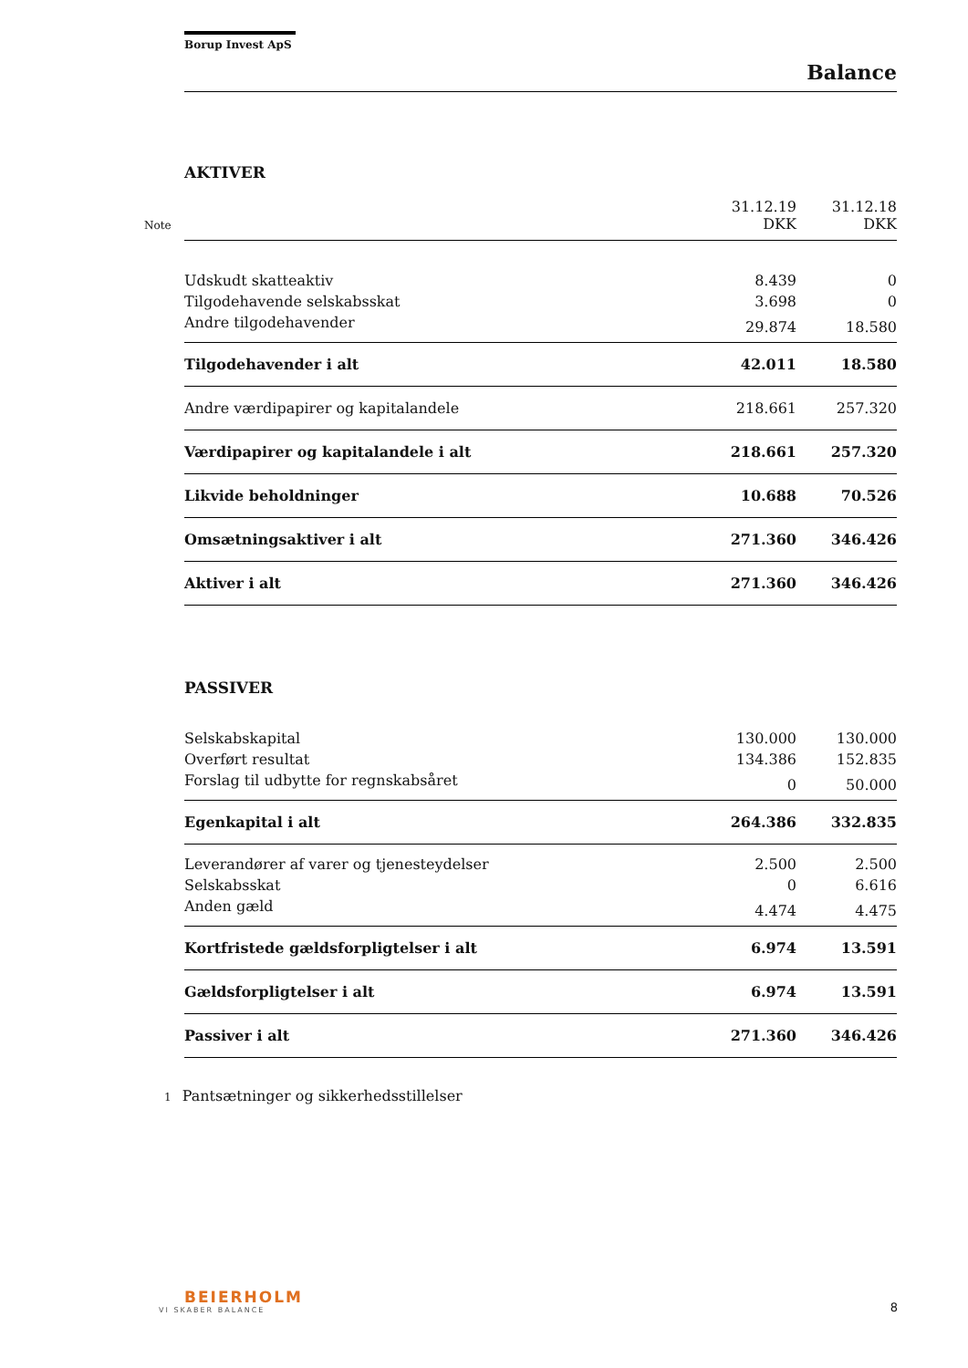Borup Invest ApS
Balance
AKTIVER
| Note | 31.12.19 DKK | 31.12.18 DKK |
| --- | --- | --- |
| Udskudt skatteaktiv | 8.439 | 0 |
| Tilgodehavende selskabsskat | 3.698 | 0 |
| Andre tilgodehavender | 29.874 | 18.580 |
| Tilgodehavender i alt | 42.011 | 18.580 |
| Andre værdipapirer og kapitalandele | 218.661 | 257.320 |
| Værdipapirer og kapitalandele i alt | 218.661 | 257.320 |
| Likvide beholdninger | 10.688 | 70.526 |
| Omsætningsaktiver i alt | 271.360 | 346.426 |
| Aktiver i alt | 271.360 | 346.426 |
PASSIVER
| Selskabskapital | 130.000 | 130.000 |
| Overført resultat | 134.386 | 152.835 |
| Forslag til udbytte for regnskabsåret | 0 | 50.000 |
| Egenkapital i alt | 264.386 | 332.835 |
| Leverandører af varer og tjenesteydelser | 2.500 | 2.500 |
| Selskabsskat | 0 | 6.616 |
| Anden gæld | 4.474 | 4.475 |
| Kortfristede gældsforpligtelser i alt | 6.974 | 13.591 |
| Gældsforpligtelser i alt | 6.974 | 13.591 |
| Passiver i alt | 271.360 | 346.426 |
1 Pantsætninger og sikkerhedsstillelser
BEIERHOLM
VI SKABER BALANCE
8